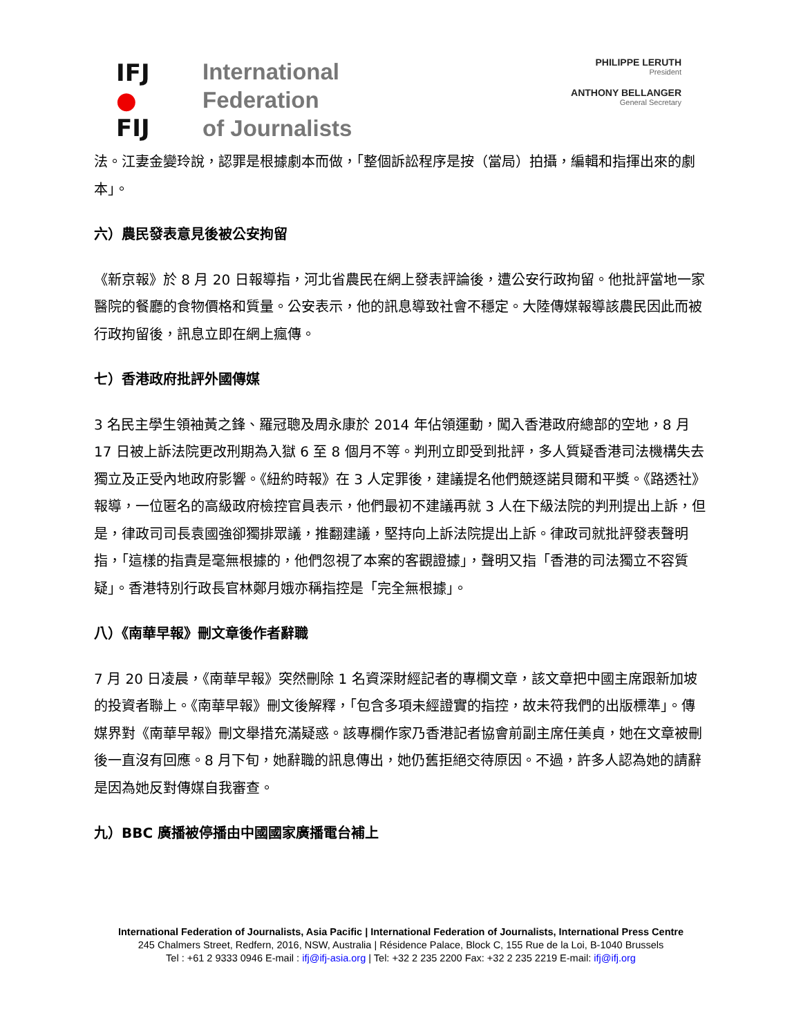IFJ
●
FIJ
International
Federation
of Journalists
PHILIPPE LERUTH
President
ANTHONY BELLANGER
General Secretary
法。江妻金變玲說，認罪是根據劇本而做，「整個訴訟程序是按（當局）拍攝，編輯和指揮出來的劇本」。
六）農民發表意見後被公安拘留
《新京報》於 8 月 20 日報導指，河北省農民在網上發表評論後，遭公安行政拘留。他批評當地一家醫院的餐廳的食物價格和質量。公安表示，他的訊息導致社會不穩定。大陸傳媒報導該農民因此而被行政拘留後，訊息立即在網上瘋傳。
七）香港政府批評外國傳媒
3 名民主學生領袖黃之鋒、羅冠聰及周永康於 2014 年佔領運動，闖入香港政府總部的空地，8 月 17 日被上訴法院更改刑期為入獄 6 至 8 個月不等。判刑立即受到批評，多人質疑香港司法機構失去獨立及正受內地政府影響。《紐約時報》在 3 人定罪後，建議提名他們競逐諾貝爾和平獎。《路透社》報導，一位匿名的高級政府檢控官員表示，他們最初不建議再就 3 人在下級法院的判刑提出上訴，但是，律政司司長袁國強卻獨排眾議，推翻建議，堅持向上訴法院提出上訴。律政司就批評發表聲明指，「這樣的指責是毫無根據的，他們忽視了本案的客觀證據」，聲明又指「香港的司法獨立不容質疑」。香港特別行政長官林鄭月娥亦稱指控是「完全無根據」。
八）《南華早報》刪文章後作者辭職
7 月 20 日凌晨，《南華早報》突然刪除 1 名資深財經記者的專欄文章，該文章把中國主席跟新加坡的投資者聯上。《南華早報》刪文後解釋，「包含多項未經證實的指控，故未符我們的出版標準」。傳媒界對《南華早報》刪文舉措充滿疑惑。該專欄作家乃香港記者協會前副主席任美貞，她在文章被刪後一直沒有回應。8 月下旬，她辭職的訊息傳出，她仍舊拒絕交待原因。不過，許多人認為她的請辭是因為她反對傳媒自我審查。
九）BBC 廣播被停播由中國國家廣播電台補上
International Federation of Journalists, Asia Pacific | International Federation of Journalists, International Press Centre
245 Chalmers Street, Redfern, 2016, NSW, Australia | Résidence Palace, Block C, 155 Rue de la Loi, B-1040 Brussels
Tel : +61 2 9333 0946 E-mail : ifj@ifj-asia.org | Tel: +32 2 235 2200 Fax: +32 2 235 2219 E-mail: ifj@ifj.org